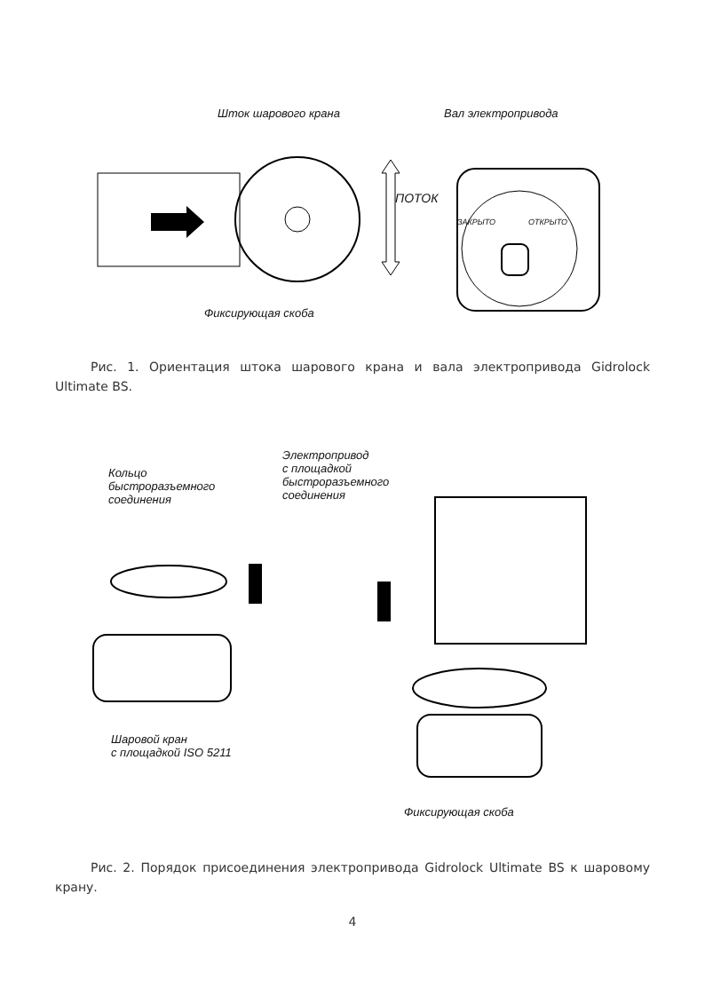Шток шарового крана Вал электропривода
ПОТОК
ЗАКРЫТО ОТКРЫТО
Фиксирующая скоба
Рис. 1. Ориентация штока шарового крана и вала электропривода Gidrolock Ultimate BS.
Кольцо
быстроразъемного
соединения
Электропривод
с площадкой
быстроразъемного
соединения
Шаровой кран
с площадкой ISO 5211
Фиксирующая скоба
Рис. 2. Порядок присоединения электропривода Gidrolock Ultimate BS к шаровому крану.
4